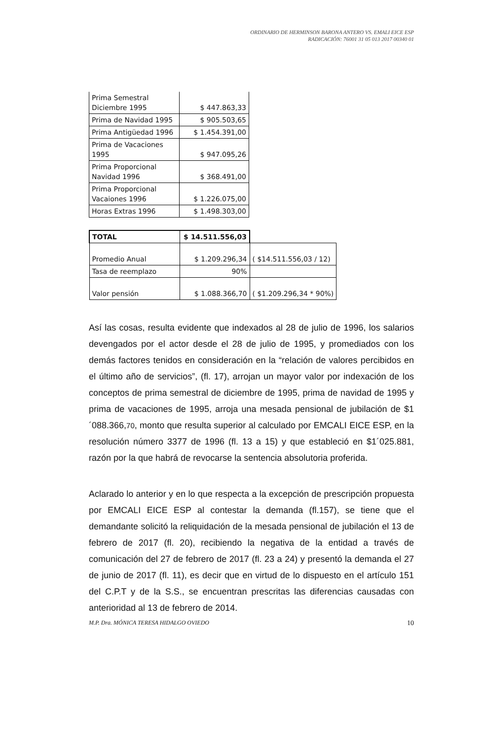ORDINARIO DE HERMINSON BARONA ANTERO VS. EMALI EICE ESP
RADICACIÓN: 76001 31 05 013 2017 00340 01
| Prima Semestral Diciembre 1995 | $ 447.863,33 |
| Prima de Navidad 1995 | $ 905.503,65 |
| Prima Antigüedad 1996 | $ 1.454.391,00 |
| Prima de Vacaciones 1995 | $ 947.095,26 |
| Prima Proporcional Navidad 1996 | $ 368.491,00 |
| Prima Proporcional Vacaiones 1996 | $ 1.226.075,00 |
| Horas Extras 1996 | $ 1.498.303,00 |
| TOTAL | $ 14.511.556,03 | |
| Promedio Anual | $ 1.209.296,34 | ( $14.511.556,03 / 12) |
| Tasa de reemplazo | 90% | |
| Valor pensión | $ 1.088.366,70 | ( $1.209.296,34 * 90%) |
Así las cosas, resulta evidente que indexados al 28 de julio de 1996, los salarios devengados por el actor desde el 28 de julio de 1995, y promediados con los demás factores tenidos en consideración en la “relación de valores percibidos en el último año de servicios”, (fl. 17), arrojan un mayor valor por indexación de los conceptos de prima semestral de diciembre de 1995, prima de navidad de 1995 y prima de vacaciones de 1995, arroja una mesada pensional de jubilación de $1´088.366,70, monto que resulta superior al calculado por EMCALI EICE ESP, en la resolución número 3377 de 1996 (fl. 13 a 15) y que estableció en $1´025.881, razón por la que habrá de revocarse la sentencia absolutoria proferida.
Aclarado lo anterior y en lo que respecta a la excepción de prescripción propuesta por EMCALI EICE ESP al contestar la demanda (fl.157), se tiene que el demandante solicitó la reliquidación de la mesada pensional de jubilación el 13 de febrero de 2017 (fl. 20), recibiendo la negativa de la entidad a través de comunicación del 27 de febrero de 2017 (fl. 23 a 24) y presentó la demanda el 27 de junio de 2017 (fl. 11), es decir que en virtud de lo dispuesto en el artículo 151 del C.P.T y de la S.S., se encuentran prescritas las diferencias causadas con anterioridad al 13 de febrero de 2014.
M.P. Dra. MÓNICA TERESA HIDALGO OVIEDO 10